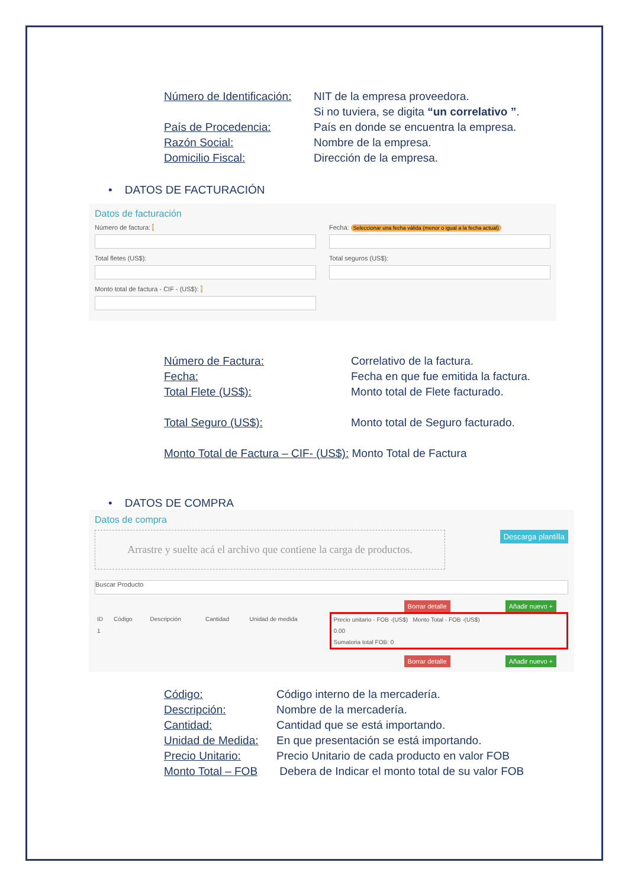| Número de Identificación: | NIT de la empresa proveedora. Si no tuviera, se digita “un correlativo ” . |
| País de Procedencia: | País en donde se encuentra la empresa. |
| Razón Social: | Nombre de la empresa. |
| Domicilio Fiscal: | Dirección de la empresa. |
• DATOS DE FACTURACIÓN
Datos de facturación
Número de factura: !
Total fletes (US$):
Monto total de factura - CIF - (US$): !
Fecha: Seleccionar una fecha válida (menor o igual a la fecha actual)
Total seguros (US$):
| Número de Factura: | Correlativo de la factura. |
| Fecha: | Fecha en que fue emitida la factura. |
| Total Flete (US$): | Monto total de Flete facturado. |
| Total Seguro (US$): | Monto total de Seguro facturado. |
Monto Total de Factura – CIF- (US$): Monto Total de Factura
• DATOS DE COMPRA
Datos de compra
Arrastre y suelte acá el archivo que contiene la carga de productos.
Descarga plantilla
Buscar Producto
Borrar detalle Añadir nuevo +
| ID | Código | Descripción | Cantidad | Unidad de medida | Precio unitario - FOB -(US$) Monto Total - FOB -(US$) |
| --- | --- | --- | --- | --- | --- |
| 1 | | | | | 0.00 |
| | | | | | Sumatoria total FOB: 0 |
Borrar detalle Añadir nuevo +
| Código: | Código interno de la mercadería. |
| Descripción: | Nombre de la mercadería. |
| Cantidad: | Cantidad que se está importando. |
| Unidad de Medida: | En que presentación se está importando. |
| Precio Unitario: | Precio Unitario de cada producto en valor FOB |
| Monto Total – FOB | Debera de Indicar el monto total de su valor FOB |